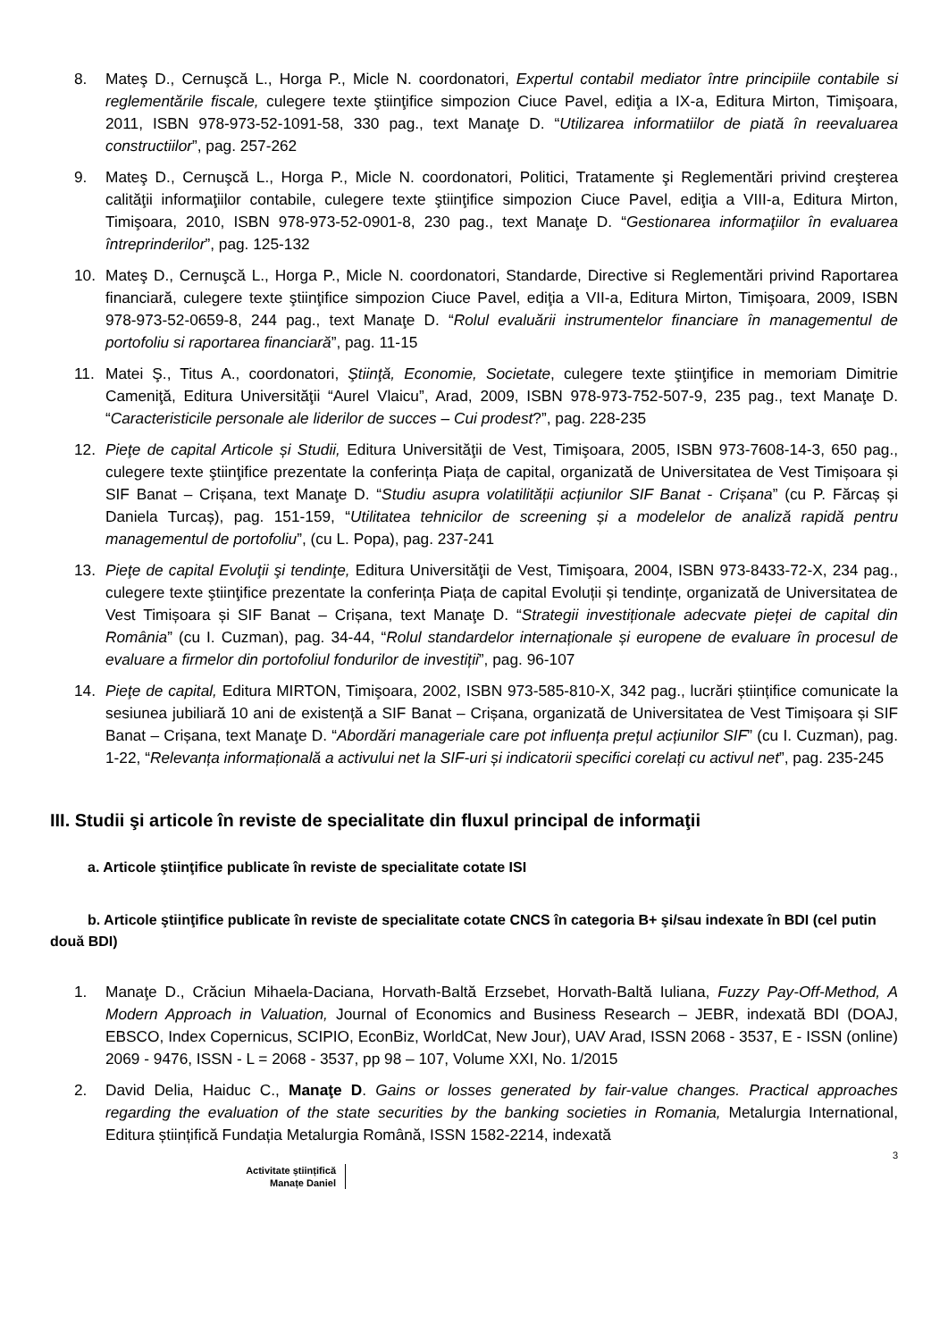8. Mateş D., Cernuşcă L., Horga P., Micle N. coordonatori, Expertul contabil mediator între principiile contabile si reglementările fiscale, culegere texte ştiinţifice simpozion Ciuce Pavel, ediţia a IX-a, Editura Mirton, Timişoara, 2011, ISBN 978-973-52-1091-58, 330 pag., text Manaţe D. “Utilizarea informatiilor de piată în reevaluarea constructiilor”, pag. 257-262
9. Mateş D., Cernuşcă L., Horga P., Micle N. coordonatori, Politici, Tratamente şi Reglementări privind creşterea calităţii informaţiilor contabile, culegere texte ştiinţifice simpozion Ciuce Pavel, ediţia a VIII-a, Editura Mirton, Timişoara, 2010, ISBN 978-973-52-0901-8, 230 pag., text Manaţe D. “Gestionarea informaţiilor în evaluarea întreprinderilor”, pag. 125-132
10. Mateş D., Cernuşcă L., Horga P., Micle N. coordonatori, Standarde, Directive si Reglementări privind Raportarea financiară, culegere texte ştiinţifice simpozion Ciuce Pavel, ediţia a VII-a, Editura Mirton, Timişoara, 2009, ISBN 978-973-52-0659-8, 244 pag., text Manaţe D. “Rolul evaluării instrumentelor financiare în managementul de portofoliu si raportarea financiară”, pag. 11-15
11. Matei Ş., Titus A., coordonatori, Ştiinţă, Economie, Societate, culegere texte ştiinţifice in memoriam Dimitrie Cameniţă, Editura Universităţii “Aurel Vlaicu”, Arad, 2009, ISBN 978-973-752-507-9, 235 pag., text Manaţe D. “Caracteristicile personale ale liderilor de succes – Cui prodest?”, pag. 228-235
12. Pieţe de capital Articole și Studii, Editura Universităţii de Vest, Timişoara, 2005, ISBN 973-7608-14-3, 650 pag., culegere texte ştiinţifice prezentate la conferința Piața de capital, organizată de Universitatea de Vest Timișoara și SIF Banat – Crișana, text Manaţe D. “Studiu asupra volatilității acțiunilor SIF Banat - Crișana” (cu P. Fărcaș și Daniela Turcaș), pag. 151-159, “Utilitatea tehnicilor de screening și a modelelor de analiză rapidă pentru managementul de portofoliu”, (cu L. Popa), pag. 237-241
13. Pieţe de capital Evoluţii şi tendinţe, Editura Universităţii de Vest, Timişoara, 2004, ISBN 973-8433-72-X, 234 pag., culegere texte ştiinţifice prezentate la conferința Piața de capital Evoluții și tendințe, organizată de Universitatea de Vest Timișoara și SIF Banat – Crișana, text Manaţe D. “Strategii investiționale adecvate pieței de capital din România” (cu I. Cuzman), pag. 34-44, “Rolul standardelor internaționale și europene de evaluare în procesul de evaluare a firmelor din portofoliul fondurilor de investiții”, pag. 96-107
14. Pieţe de capital, Editura MIRTON, Timişoara, 2002, ISBN 973-585-810-X, 342 pag., lucrări științifice comunicate la sesiunea jubiliară 10 ani de existență a SIF Banat – Crișana, organizată de Universitatea de Vest Timișoara și SIF Banat – Crișana, text Manaţe D. “Abordări manageriale care pot influența prețul acțiunilor SIF” (cu I. Cuzman), pag. 1-22, “Relevanța informațională a activului net la SIF-uri și indicatorii specifici corelați cu activul net”, pag. 235-245
III. Studii şi articole în reviste de specialitate din fluxul principal de informaţii
a. Articole ştiinţifice publicate în reviste de specialitate cotate ISI
b. Articole ştiinţifice publicate în reviste de specialitate cotate CNCS în categoria B+ şi/sau indexate în BDI (cel putin două BDI)
1. Manaţe D., Crăciun Mihaela-Daciana, Horvath-Baltă Erzsebet, Horvath-Baltă Iuliana, Fuzzy Pay-Off-Method, A Modern Approach in Valuation, Journal of Economics and Business Research – JEBR, indexată BDI (DOAJ, EBSCO, Index Copernicus, SCIPIO, EconBiz, WorldCat, New Jour), UAV Arad, ISSN 2068 - 3537, E - ISSN (online) 2069 - 9476, ISSN - L = 2068 - 3537, pp 98 – 107, Volume XXI, No. 1/2015
2. David Delia, Haiduc C., Manaţe D. Gains or losses generated by fair-value changes. Practical approaches regarding the evaluation of the state securities by the banking societies in Romania, Metalurgia International, Editura științifică Fundația Metalurgia Română, ISSN 1582-2214, indexată
3
Activitate științifică
Manațe Daniel